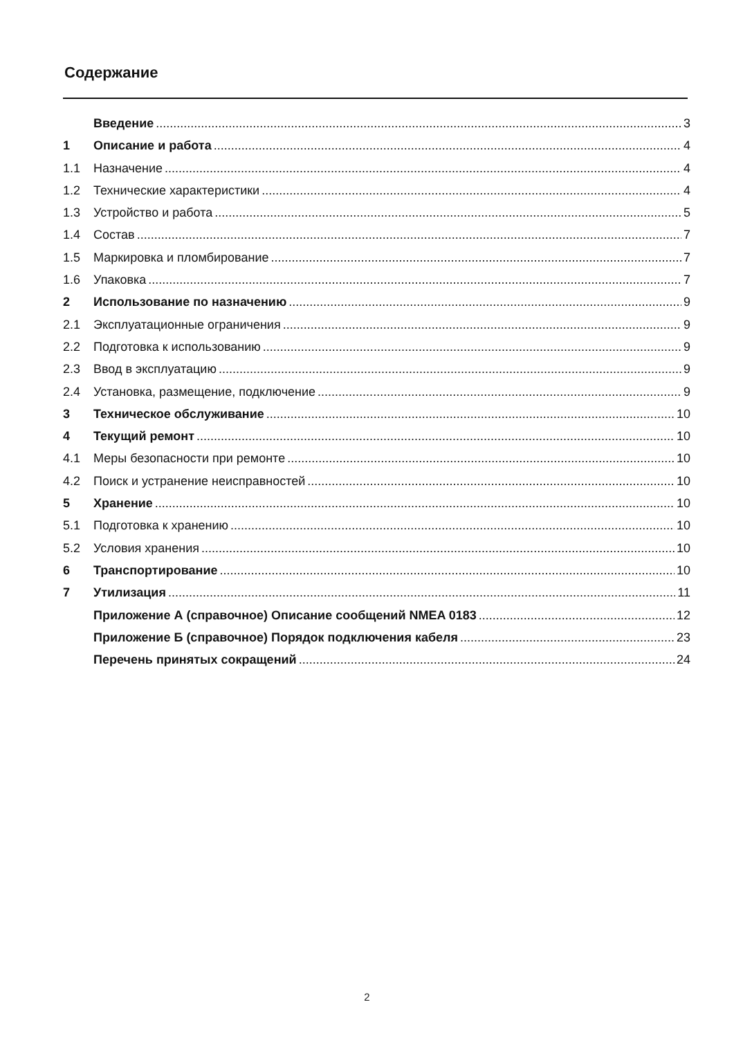Содержание
Введение 3
1 Описание и работа 4
1.1 Назначение 4
1.2 Технические характеристики 4
1.3 Устройство и работа 5
1.4 Состав 7
1.5 Маркировка и пломбирование 7
1.6 Упаковка 7
2 Использование по назначению 9
2.1 Эксплуатационные ограничения 9
2.2 Подготовка к использованию 9
2.3 Ввод в эксплуатацию 9
2.4 Установка, размещение, подключение 9
3 Техническое обслуживание 10
4 Текущий ремонт 10
4.1 Меры безопасности при ремонте 10
4.2 Поиск и устранение неисправностей 10
5 Хранение 10
5.1 Подготовка к хранению 10
5.2 Условия хранения 10
6 Транспортирование 10
7 Утилизация 11
Приложение А (справочное) Описание сообщений NMEA 0183 12
Приложение Б (справочное) Порядок подключения кабеля 23
Перечень принятых сокращений 24
2